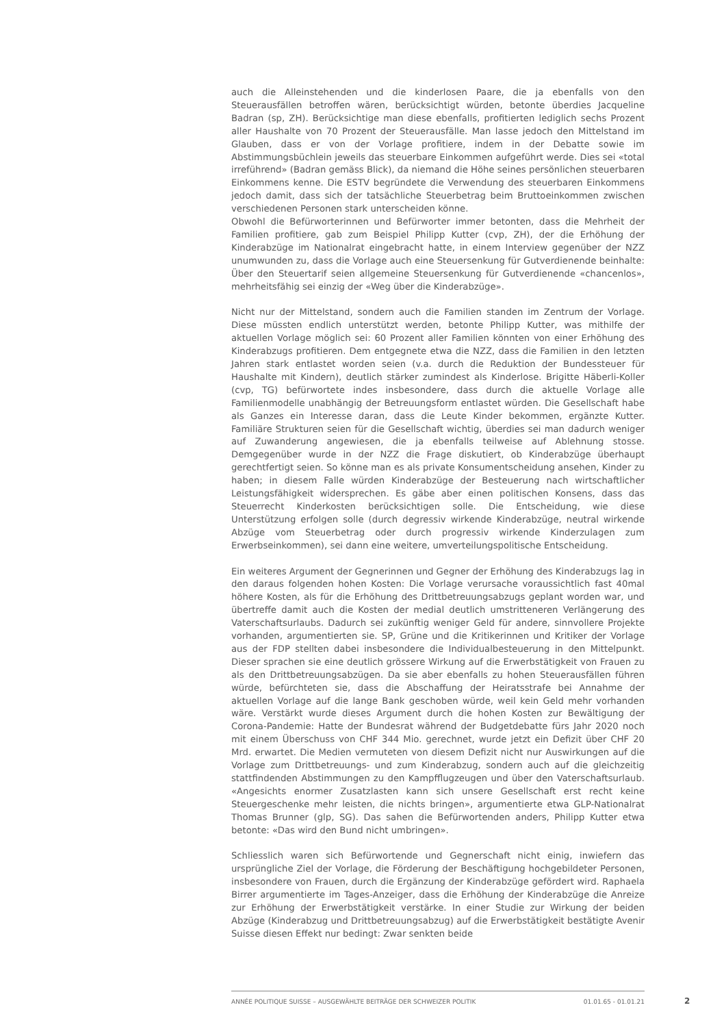auch die Alleinstehenden und die kinderlosen Paare, die ja ebenfalls von den Steuerausfällen betroffen wären, berücksichtigt würden, betonte überdies Jacqueline Badran (sp, ZH). Berücksichtige man diese ebenfalls, profitierten lediglich sechs Prozent aller Haushalte von 70 Prozent der Steuerausfälle. Man lasse jedoch den Mittelstand im Glauben, dass er von der Vorlage profitiere, indem in der Debatte sowie im Abstimmungsbüchlein jeweils das steuerbare Einkommen aufgeführt werde. Dies sei «total irreführend» (Badran gemäss Blick), da niemand die Höhe seines persönlichen steuerbaren Einkommens kenne. Die ESTV begründete die Verwendung des steuerbaren Einkommens jedoch damit, dass sich der tatsächliche Steuerbetrag beim Bruttoeinkommen zwischen verschiedenen Personen stark unterscheiden könne.
Obwohl die Befürworterinnen und Befürworter immer betonten, dass die Mehrheit der Familien profitiere, gab zum Beispiel Philipp Kutter (cvp, ZH), der die Erhöhung der Kinderabzüge im Nationalrat eingebracht hatte, in einem Interview gegenüber der NZZ unumwunden zu, dass die Vorlage auch eine Steuersenkung für Gutverdienende beinhalte: Über den Steuertarif seien allgemeine Steuersenkung für Gutverdienende «chancenlos», mehrheitsfähig sei einzig der «Weg über die Kinderabzüge».
Nicht nur der Mittelstand, sondern auch die Familien standen im Zentrum der Vorlage. Diese müssten endlich unterstützt werden, betonte Philipp Kutter, was mithilfe der aktuellen Vorlage möglich sei: 60 Prozent aller Familien könnten von einer Erhöhung des Kinderabzugs profitieren. Dem entgegnete etwa die NZZ, dass die Familien in den letzten Jahren stark entlastet worden seien (v.a. durch die Reduktion der Bundessteuer für Haushalte mit Kindern), deutlich stärker zumindest als Kinderlose. Brigitte Häberli-Koller (cvp, TG) befürwortete indes insbesondere, dass durch die aktuelle Vorlage alle Familienmodelle unabhängig der Betreuungsform entlastet würden. Die Gesellschaft habe als Ganzes ein Interesse daran, dass die Leute Kinder bekommen, ergänzte Kutter. Familiäre Strukturen seien für die Gesellschaft wichtig, überdies sei man dadurch weniger auf Zuwanderung angewiesen, die ja ebenfalls teilweise auf Ablehnung stosse. Demgegenüber wurde in der NZZ die Frage diskutiert, ob Kinderabzüge überhaupt gerechtfertigt seien. So könne man es als private Konsumentscheidung ansehen, Kinder zu haben; in diesem Falle würden Kinderabzüge der Besteuerung nach wirtschaftlicher Leistungsfähigkeit widersprechen. Es gäbe aber einen politischen Konsens, dass das Steuerrecht Kinderkosten berücksichtigen solle. Die Entscheidung, wie diese Unterstützung erfolgen solle (durch degressiv wirkende Kinderabzüge, neutral wirkende Abzüge vom Steuerbetrag oder durch progressiv wirkende Kinderzulagen zum Erwerbseinkommen), sei dann eine weitere, umverteilungspolitische Entscheidung.
Ein weiteres Argument der Gegnerinnen und Gegner der Erhöhung des Kinderabzugs lag in den daraus folgenden hohen Kosten: Die Vorlage verursache voraussichtlich fast 40mal höhere Kosten, als für die Erhöhung des Drittbetreuungsabzugs geplant worden war, und übertreffe damit auch die Kosten der medial deutlich umstritteneren Verlängerung des Vaterschaftsurlaubs. Dadurch sei zukünftig weniger Geld für andere, sinnvollere Projekte vorhanden, argumentierten sie. SP, Grüne und die Kritikerinnen und Kritiker der Vorlage aus der FDP stellten dabei insbesondere die Individualbesteuerung in den Mittelpunkt. Dieser sprachen sie eine deutlich grössere Wirkung auf die Erwerbstätigkeit von Frauen zu als den Drittbetreuungsabzügen. Da sie aber ebenfalls zu hohen Steuerausfällen führen würde, befürchteten sie, dass die Abschaffung der Heiratsstrafe bei Annahme der aktuellen Vorlage auf die lange Bank geschoben würde, weil kein Geld mehr vorhanden wäre. Verstärkt wurde dieses Argument durch die hohen Kosten zur Bewältigung der Corona-Pandemie: Hatte der Bundesrat während der Budgetdebatte fürs Jahr 2020 noch mit einem Überschuss von CHF 344 Mio. gerechnet, wurde jetzt ein Defizit über CHF 20 Mrd. erwartet. Die Medien vermuteten von diesem Defizit nicht nur Auswirkungen auf die Vorlage zum Drittbetreuungs- und zum Kinderabzug, sondern auch auf die gleichzeitig stattfindenden Abstimmungen zu den Kampfflugzeugen und über den Vaterschaftsurlaub. «Angesichts enormer Zusatzlasten kann sich unsere Gesellschaft erst recht keine Steuergeschenke mehr leisten, die nichts bringen», argumentierte etwa GLP-Nationalrat Thomas Brunner (glp, SG). Das sahen die Befürwortenden anders, Philipp Kutter etwa betonte: «Das wird den Bund nicht umbringen».
Schliesslich waren sich Befürwortende und Gegnerschaft nicht einig, inwiefern das ursprüngliche Ziel der Vorlage, die Förderung der Beschäftigung hochgebildeter Personen, insbesondere von Frauen, durch die Ergänzung der Kinderabzüge gefördert wird. Raphaela Birrer argumentierte im Tages-Anzeiger, dass die Erhöhung der Kinderabzüge die Anreize zur Erhöhung der Erwerbstätigkeit verstärke. In einer Studie zur Wirkung der beiden Abzüge (Kinderabzug und Drittbetreuungsabzug) auf die Erwerbstätigkeit bestätigte Avenir Suisse diesen Effekt nur bedingt: Zwar senkten beide
ANNÉE POLITIQUE SUISSE – AUSGEWÄHLTE BEITRÄGE DER SCHWEIZER POLITIK 01.01.65 - 01.01.21
2